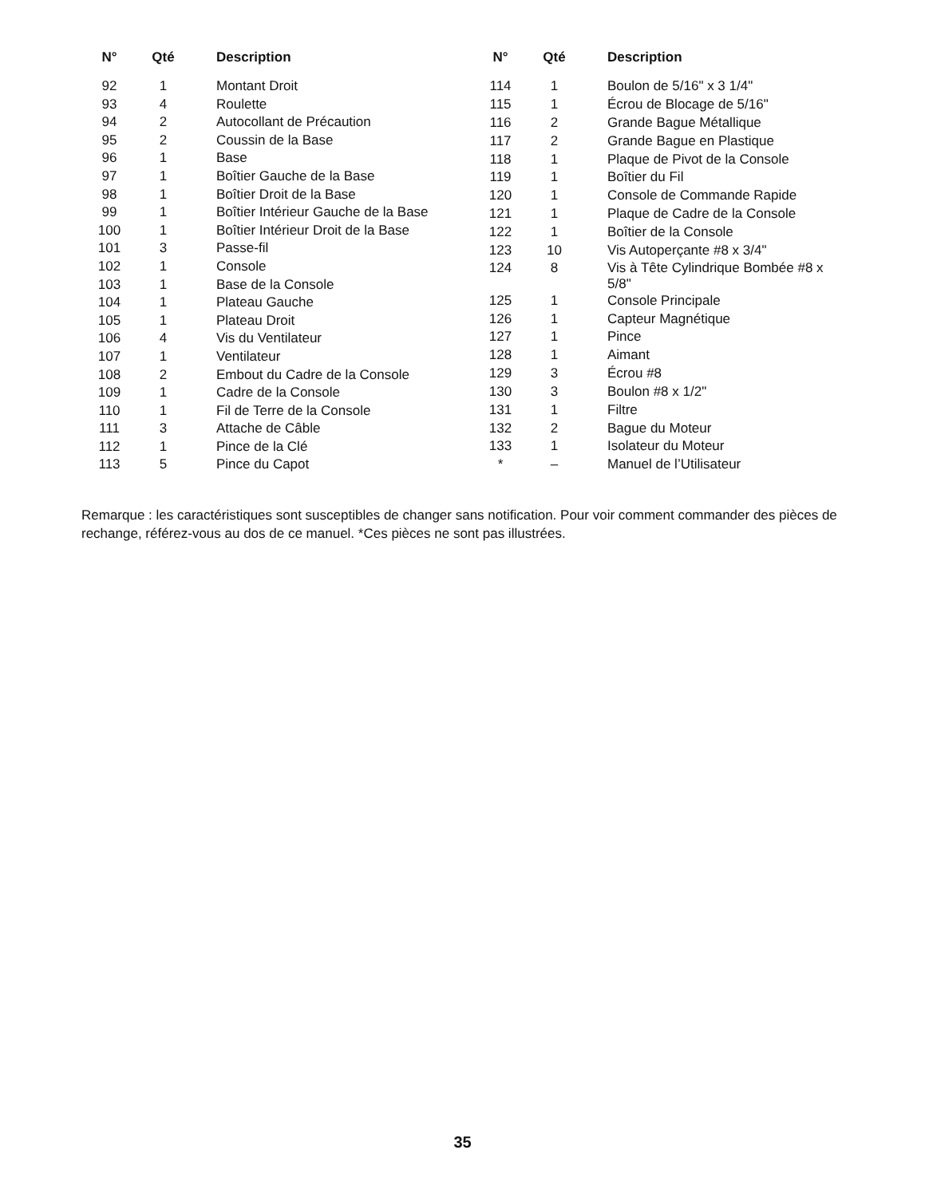| N° | Qté | Description |
| --- | --- | --- |
| 92 | 1 | Montant Droit |
| 93 | 4 | Roulette |
| 94 | 2 | Autocollant de Précaution |
| 95 | 2 | Coussin de la Base |
| 96 | 1 | Base |
| 97 | 1 | Boîtier Gauche de la Base |
| 98 | 1 | Boîtier Droit de la Base |
| 99 | 1 | Boîtier Intérieur Gauche de la Base |
| 100 | 1 | Boîtier Intérieur Droit de la Base |
| 101 | 3 | Passe-fil |
| 102 | 1 | Console |
| 103 | 1 | Base de la Console |
| 104 | 1 | Plateau Gauche |
| 105 | 1 | Plateau Droit |
| 106 | 4 | Vis du Ventilateur |
| 107 | 1 | Ventilateur |
| 108 | 2 | Embout du Cadre de la Console |
| 109 | 1 | Cadre de la Console |
| 110 | 1 | Fil de Terre de la Console |
| 111 | 3 | Attache de Câble |
| 112 | 1 | Pince de la Clé |
| 113 | 5 | Pince du Capot |
| N° | Qté | Description |
| --- | --- | --- |
| 114 | 1 | Boulon de 5/16" x 3 1/4" |
| 115 | 1 | Écrou de Blocage de 5/16" |
| 116 | 2 | Grande Bague Métallique |
| 117 | 2 | Grande Bague en Plastique |
| 118 | 1 | Plaque de Pivot de la Console |
| 119 | 1 | Boîtier du Fil |
| 120 | 1 | Console de Commande Rapide |
| 121 | 1 | Plaque de Cadre de la Console |
| 122 | 1 | Boîtier de la Console |
| 123 | 10 | Vis Autoperçante #8 x 3/4" |
| 124 | 8 | Vis à Tête Cylindrique Bombée #8 x 5/8" |
| 125 | 1 | Console Principale |
| 126 | 1 | Capteur Magnétique |
| 127 | 1 | Pince |
| 128 | 1 | Aimant |
| 129 | 3 | Écrou #8 |
| 130 | 3 | Boulon #8 x 1/2" |
| 131 | 1 | Filtre |
| 132 | 2 | Bague du Moteur |
| 133 | 1 | Isolateur du Moteur |
| * | – | Manuel de l’Utilisateur |
Remarque : les caractéristiques sont susceptibles de changer sans notification. Pour voir comment commander des pièces de rechange, référez-vous au dos de ce manuel. *Ces pièces ne sont pas illustrées.
35